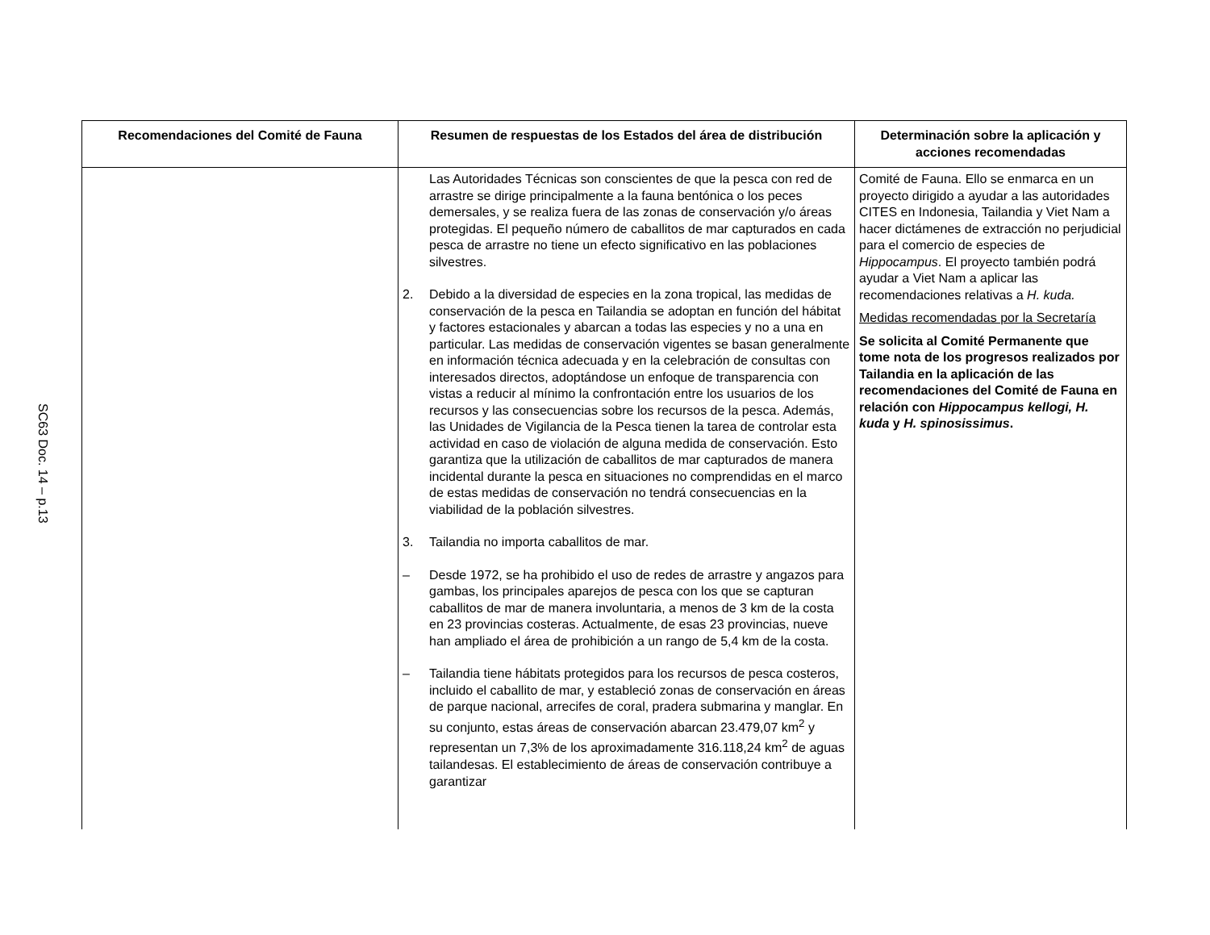SC63 Doc. 14 – p.13
| Recomendaciones del Comité de Fauna | Resumen de respuestas de los Estados del área de distribución | Determinación sobre la aplicación y acciones recomendadas |
| --- | --- | --- |
| | Las Autoridades Técnicas son conscientes de que la pesca con red de arrastre se dirige principalmente a la fauna bentónica o los peces demersales, y se realiza fuera de las zonas de conservación y/o áreas protegidas. El pequeño número de caballitos de mar capturados en cada pesca de arrastre no tiene un efecto significativo en las poblaciones silvestres. 2. Debido a la diversidad de especies en la zona tropical, las medidas de conservación de la pesca en Tailandia se adoptan en función del hábitat y factores estacionales y abarcan a todas las especies y no a una en particular. Las medidas de conservación vigentes se basan generalmente en información técnica adecuada y en la celebración de consultas con interesados directos, adoptándose un enfoque de transparencia con vistas a reducir al mínimo la confrontación entre los usuarios de los recursos y las consecuencias sobre los recursos de la pesca. Además, las Unidades de Vigilancia de la Pesca tienen la tarea de controlar esta actividad en caso de violación de alguna medida de conservación. Esto garantiza que la utilización de caballitos de mar capturados de manera incidental durante la pesca en situaciones no comprendidas en el marco de estas medidas de conservación no tendrá consecuencias en la viabilidad de la población silvestres. 3. Tailandia no importa caballitos de mar. – Desde 1972, se ha prohibido el uso de redes de arrastre y angazos para gambas, los principales aparejos de pesca con los que se capturan caballitos de mar de manera involuntaria, a menos de 3 km de la costa en 23 provincias costeras. Actualmente, de esas 23 provincias, nueve han ampliado el área de prohibición a un rango de 5,4 km de la costa. – Tailandia tiene hábitats protegidos para los recursos de pesca costeros, incluido el caballito de mar, y estableció zonas de conservación en áreas de parque nacional, arrecifes de coral, pradera submarina y manglar. En su conjunto, estas áreas de conservación abarcan 23.479,07 km<sup>2</sup> y representan un 7,3% de los aproximadamente 316.118,24 km<sup>2</sup> de aguas tailandesas. El establecimiento de áreas de conservación contribuye a garantizar | Comité de Fauna. Ello se enmarca en un proyecto dirigido a ayudar a las autoridades CITES en Indonesia, Tailandia y Viet Nam a hacer dictámenes de extracción no perjudicial para el comercio de especies de Hippocampus . El proyecto también podrá ayudar a Viet Nam a aplicar las recomendaciones relativas a H. kuda. Medidas recomendadas por la Secretaría Se solicita al Comité Permanente que tome nota de los progresos realizados por Tailandia en la aplicación de las recomendaciones del Comité de Fauna en relación con Hippocampus kellogi, H. kuda y H. spinosissimus . |